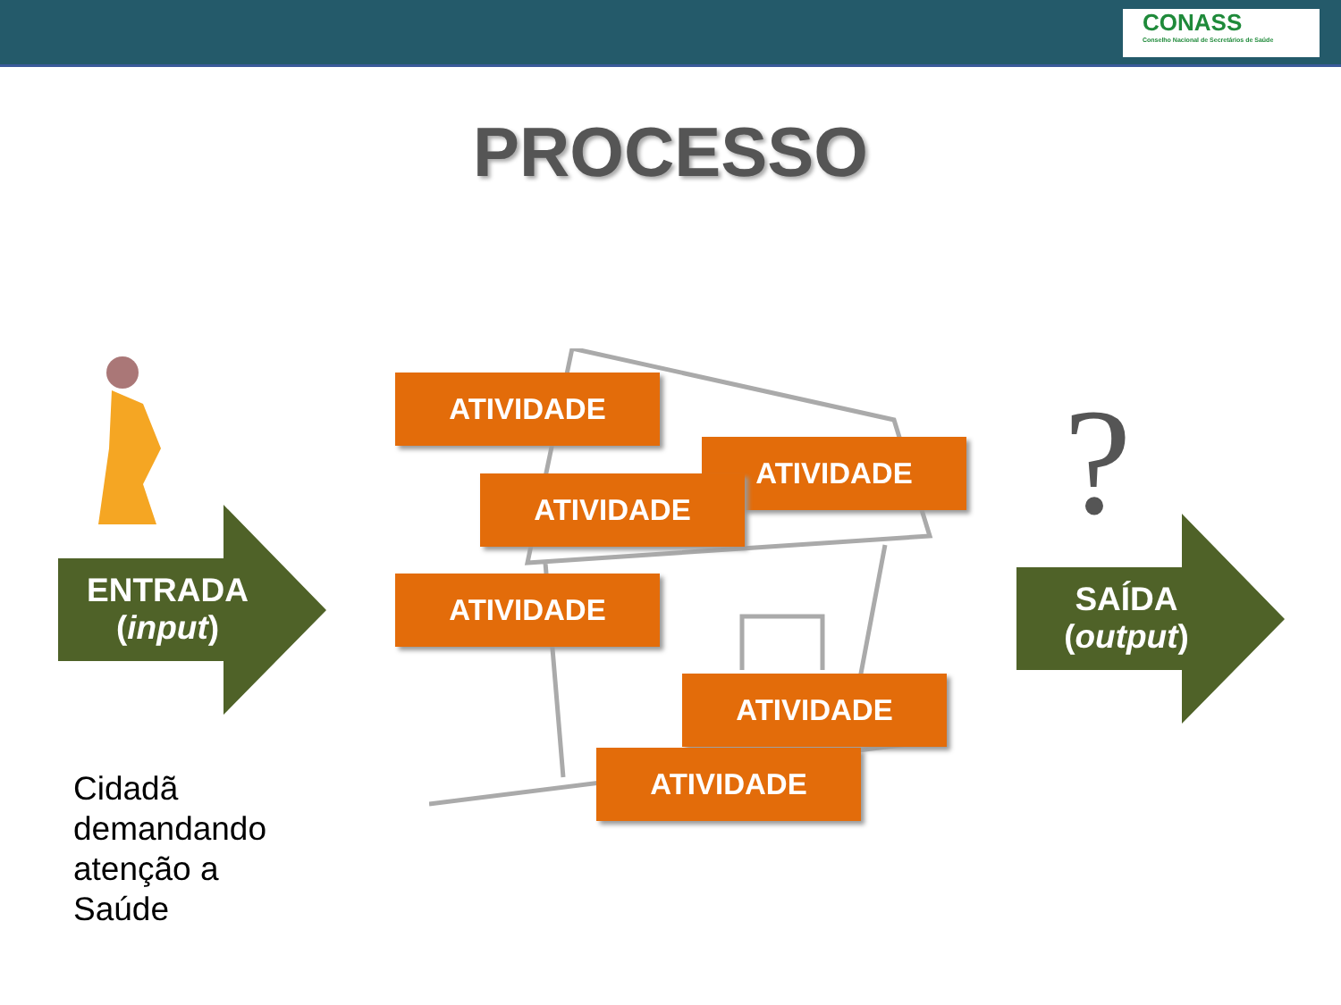CONASS
Conselho Nacional de Secretários de Saúde
PROCESSO
ATIVIDADE
ATIVIDADE
ATIVIDADE
ATIVIDADE
ATIVIDADE
ATIVIDADE
ENTRADA
(input)
?
SAÍDA
(output)
Cidadã
demandando
atenção a
Saúde